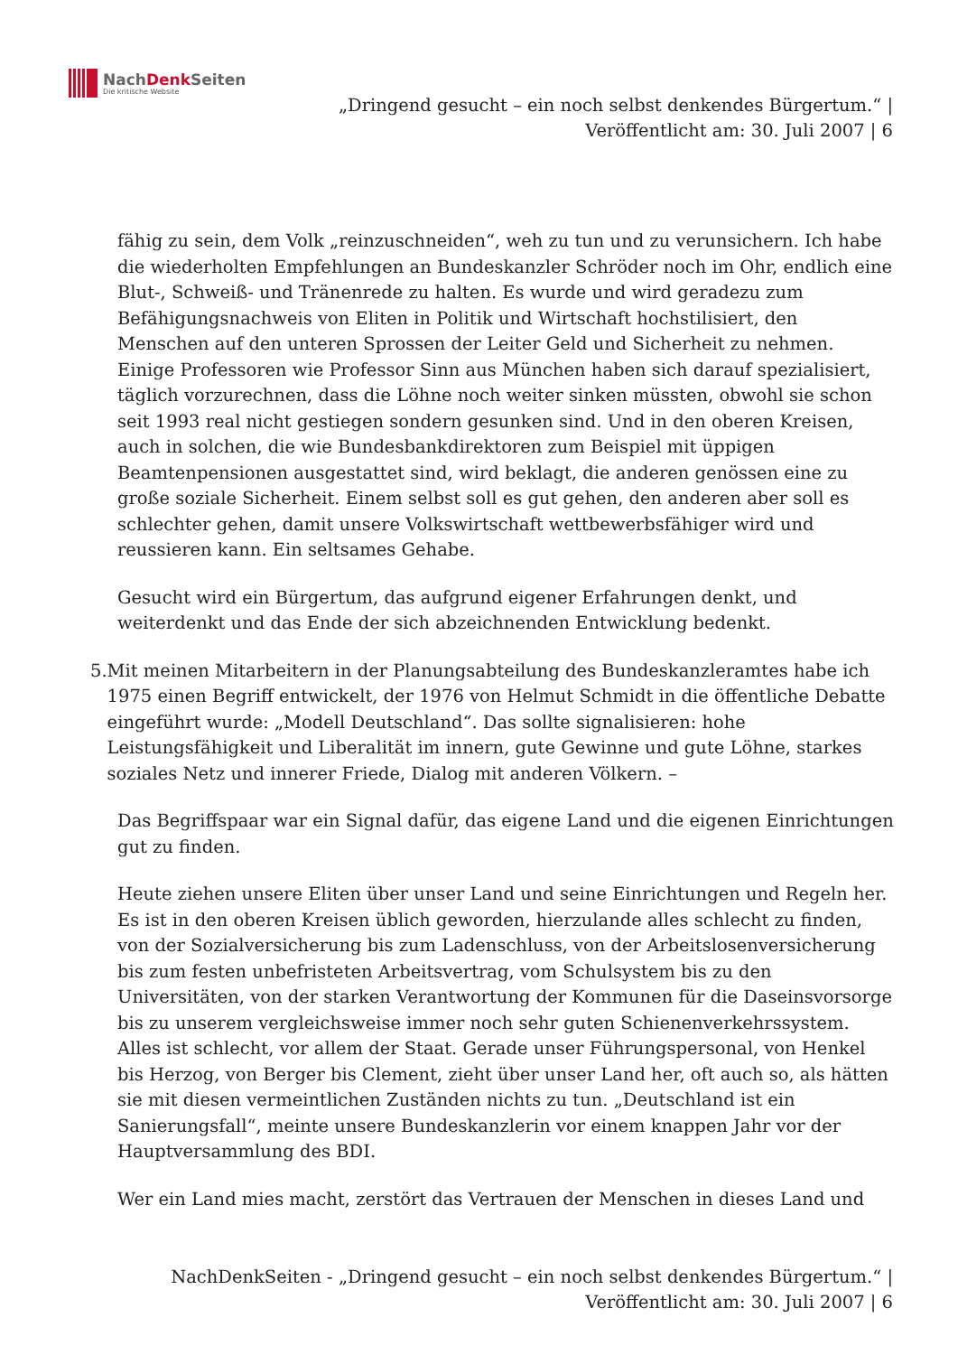NachDenk Seiten
Die kritische Website
„Dringend gesucht – ein noch selbst denkendes Bürgertum.“ |
Veröffentlicht am: 30. Juli 2007 | 6
fähig zu sein, dem Volk „reinzuschneiden“, weh zu tun und zu verunsichern. Ich habe die wiederholten Empfehlungen an Bundeskanzler Schröder noch im Ohr, endlich eine Blut-, Schweiß- und Tränenrede zu halten. Es wurde und wird geradezu zum Befähigungsnachweis von Eliten in Politik und Wirtschaft hochstilisiert, den Menschen auf den unteren Sprossen der Leiter Geld und Sicherheit zu nehmen. Einige Professoren wie Professor Sinn aus München haben sich darauf spezialisiert, täglich vorzurechnen, dass die Löhne noch weiter sinken müssten, obwohl sie schon seit 1993 real nicht gestiegen sondern gesunken sind. Und in den oberen Kreisen, auch in solchen, die wie Bundesbankdirektoren zum Beispiel mit üppigen Beamtenpensionen ausgestattet sind, wird beklagt, die anderen genössen eine zu große soziale Sicherheit. Einem selbst soll es gut gehen, den anderen aber soll es schlechter gehen, damit unsere Volkswirtschaft wettbewerbsfähiger wird und reussieren kann. Ein seltsames Gehabe.
Gesucht wird ein Bürgertum, das aufgrund eigener Erfahrungen denkt, und weiterdenkt und das Ende der sich abzeichnenden Entwicklung bedenkt.
5. Mit meinen Mitarbeitern in der Planungsabteilung des Bundeskanzleramtes habe ich 1975 einen Begriff entwickelt, der 1976 von Helmut Schmidt in die öffentliche Debatte eingeführt wurde: „Modell Deutschland“. Das sollte signalisieren: hohe Leistungsfähigkeit und Liberalität im innern, gute Gewinne und gute Löhne, starkes soziales Netz und innerer Friede, Dialog mit anderen Völkern. –
Das Begriffspaar war ein Signal dafür, das eigene Land und die eigenen Einrichtungen gut zu finden.
Heute ziehen unsere Eliten über unser Land und seine Einrichtungen und Regeln her. Es ist in den oberen Kreisen üblich geworden, hierzulande alles schlecht zu finden, von der Sozialversicherung bis zum Ladenschluss, von der Arbeitslosenversicherung bis zum festen unbefristeten Arbeitsvertrag, vom Schulsystem bis zu den Universitäten, von der starken Verantwortung der Kommunen für die Daseinsvorsorge bis zu unserem vergleichsweise immer noch sehr guten Schienenverkehrssystem. Alles ist schlecht, vor allem der Staat. Gerade unser Führungspersonal, von Henkel bis Herzog, von Berger bis Clement, zieht über unser Land her, oft auch so, als hätten sie mit diesen vermeintlichen Zuständen nichts zu tun. „Deutschland ist ein Sanierungsfall“, meinte unsere Bundeskanzlerin vor einem knappen Jahr vor der Hauptversammlung des BDI.
Wer ein Land mies macht, zerstört das Vertrauen der Menschen in dieses Land und
NachDenkSeiten - „Dringend gesucht – ein noch selbst denkendes Bürgertum.“ |
Veröffentlicht am: 30. Juli 2007 | 6